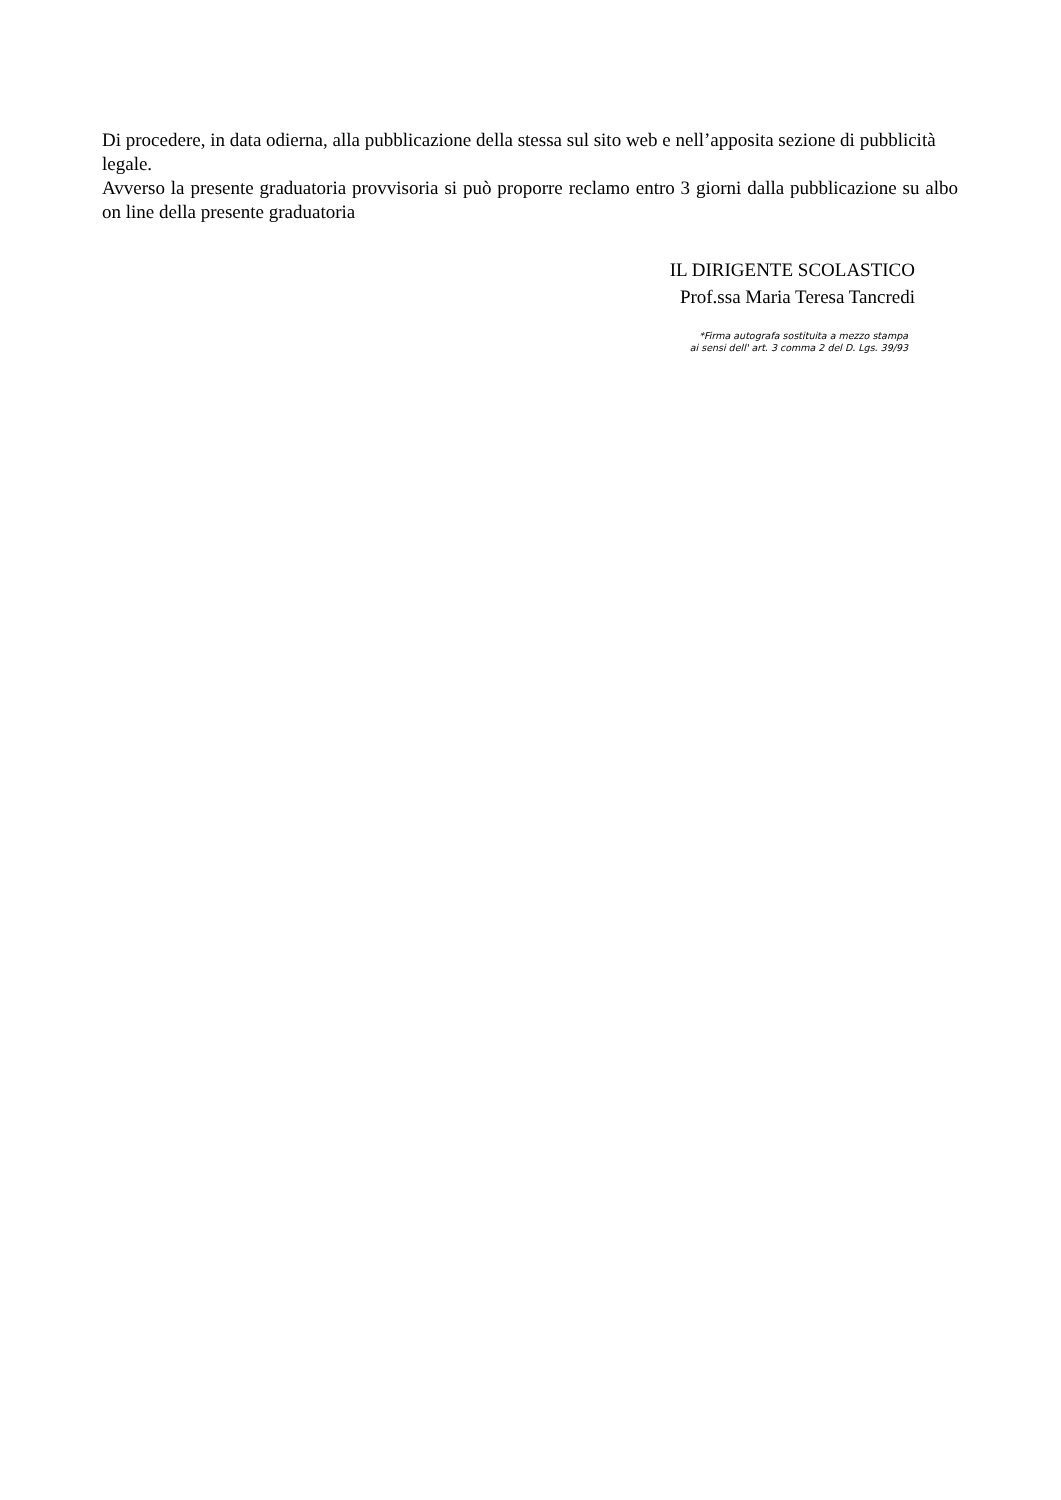Di procedere, in data odierna, alla pubblicazione della stessa sul sito web e nell’apposita sezione di pubblicità legale.
Avverso la presente graduatoria provvisoria si può proporre reclamo entro 3 giorni dalla pubblicazione su albo on line della presente graduatoria
IL DIRIGENTE SCOLASTICO
Prof.ssa Maria Teresa Tancredi
*Firma autografa sostituita a mezzo stampa
ai sensi dell' art. 3 comma 2 del D. Lgs. 39/93